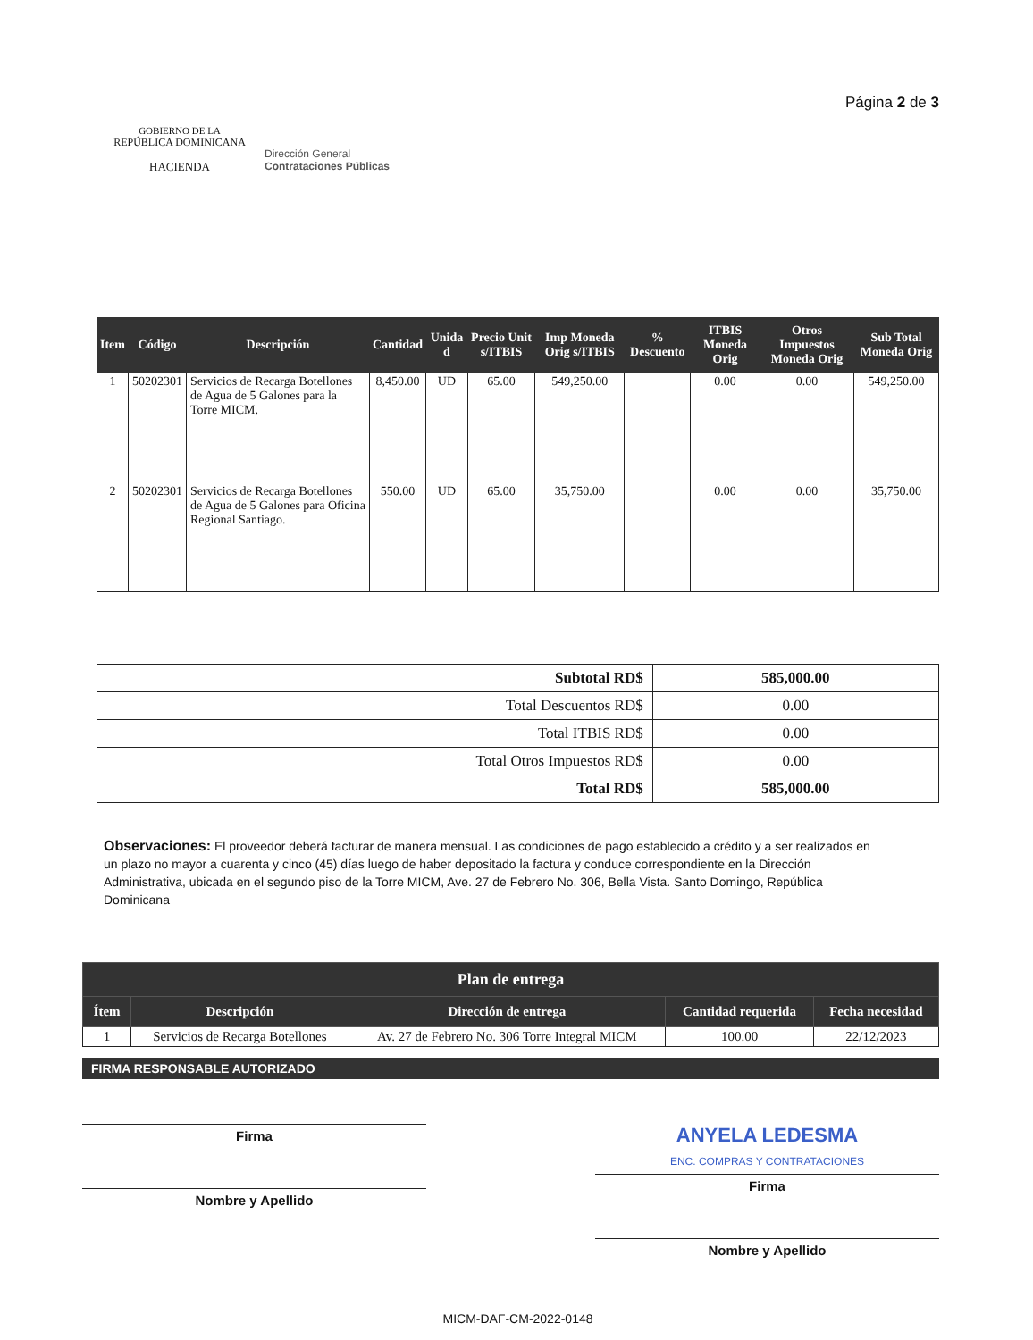GOBIERNO DE LA
REPÚBLICA DOMINICANA
HACIENDA
Dirección General
Contrataciones Públicas
Página 2 de 3
| Item | Código | Descripción | Cantidad | Unida d | Precio Unit s/ITBIS | Imp Moneda Orig s/ITBIS | % Descuento | ITBIS Moneda Orig | Otros Impuestos Moneda Orig | Sub Total Moneda Orig |
| --- | --- | --- | --- | --- | --- | --- | --- | --- | --- | --- |
| 1 | 50202301 | Servicios de Recarga Botellones de Agua de 5 Galones para la Torre MICM. | 8,450.00 | UD | 65.00 | 549,250.00 | | 0.00 | 0.00 | 549,250.00 |
| 2 | 50202301 | Servicios de Recarga Botellones de Agua de 5 Galones para Oficina Regional Santiago. | 550.00 | UD | 65.00 | 35,750.00 | | 0.00 | 0.00 | 35,750.00 |
| Subtotal RD$ | 585,000.00 |
| Total Descuentos RD$ | 0.00 |
| Total ITBIS RD$ | 0.00 |
| Total Otros Impuestos RD$ | 0.00 |
| Total RD$ | 585,000.00 |
Observaciones: El proveedor deberá facturar de manera mensual. Las condiciones de pago establecido a crédito y a ser realizados en un plazo no mayor a cuarenta y cinco (45) días luego de haber depositado la factura y conduce correspondiente en la Dirección Administrativa, ubicada en el segundo piso de la Torre MICM, Ave. 27 de Febrero No. 306, Bella Vista. Santo Domingo, República Dominicana
| Plan de entrega | | | | |
| --- | --- | --- | --- | --- |
| Ítem | Descripción | Dirección de entrega | Cantidad requerida | Fecha necesidad |
| 1 | Servicios de Recarga Botellones | Av. 27 de Febrero No. 306 Torre Integral MICM | 100.00 | 22/12/2023 |
FIRMA RESPONSABLE AUTORIZADO
Firma
Nombre y Apellido
ANYELA LEDESMA
ENC. COMPRAS Y CONTRATACIONES
Firma
Nombre y Apellido
MICM-DAF-CM-2022-0148